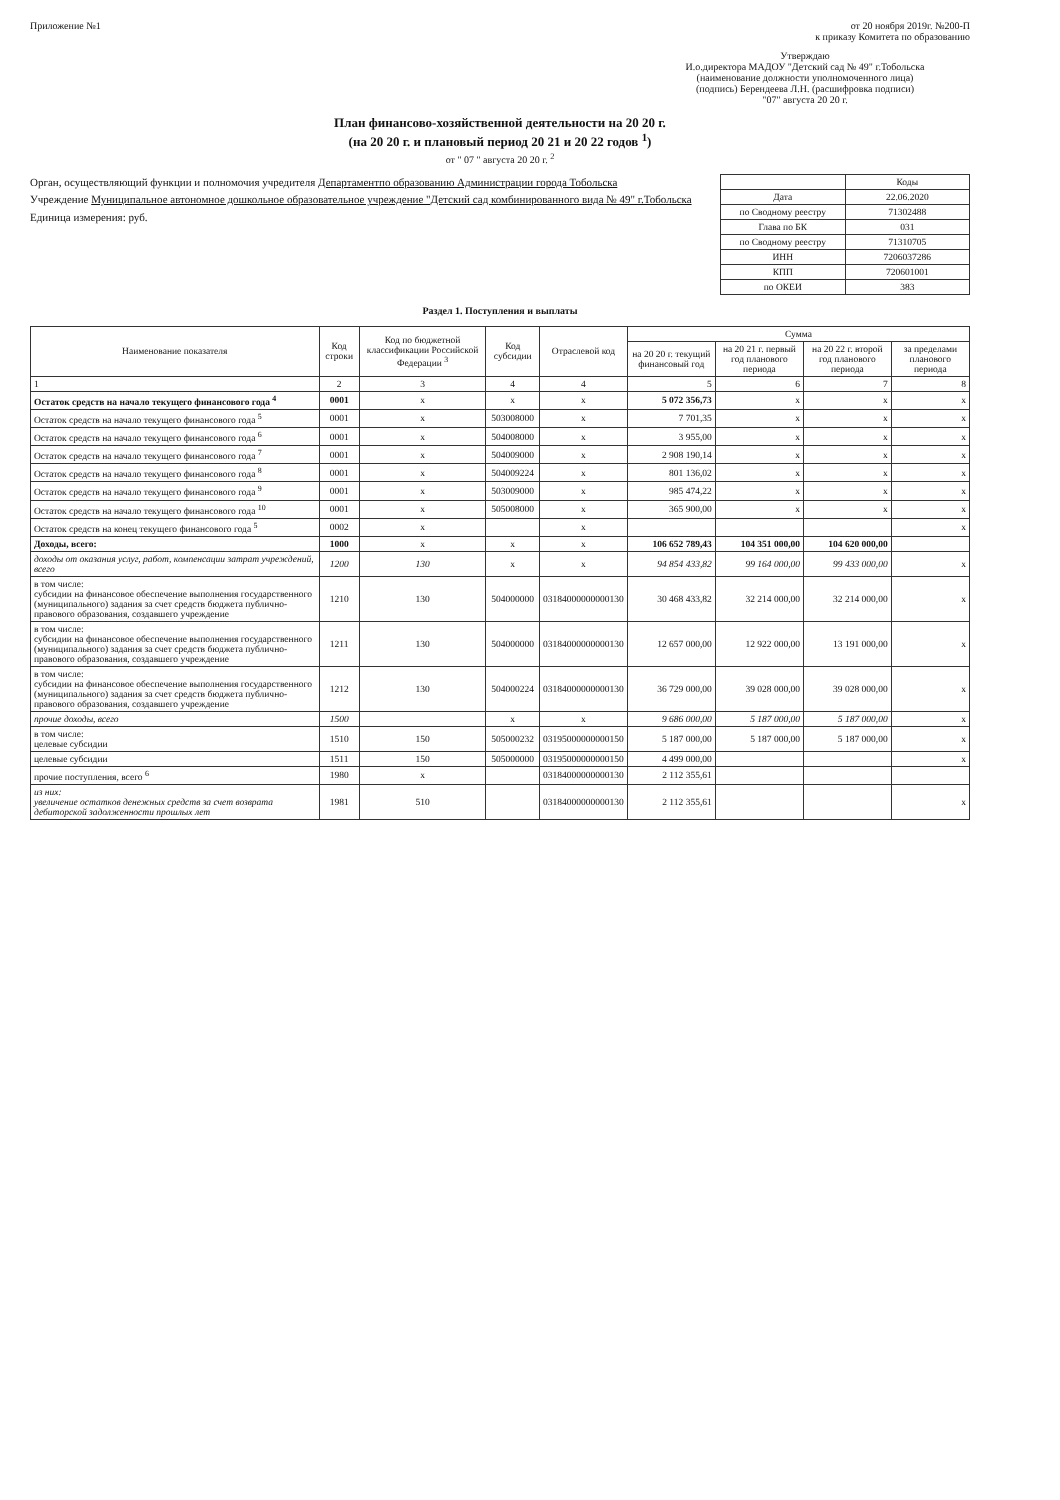Приложение №1 от 20 ноября 2019г. №200-П
к приказу Комитета по образованию
Утверждаю
И.о.директора МАДОУ "Детский сад № 49" г.Тобольска
(наименование должности уполномоченного лица)
(подпись) Берендеева Л.Н. (расшифровка подписи)
"07" августа 20 20 г.
План финансово-хозяйственной деятельности на 20 20 г.
(на 20 20 г. и плановый период 20 21 и 20 22 годов <sup>1</sup>)
от " 07 " августа 20 20 г. <sup>2</sup>
Орган, осуществляющий функции и полномочия учредителя Департаментпо образованию Администрации города Тобольска
Учреждение Муниципальное автономное дошкольное образовательное учреждение "Детский сад комбинированного вида № 49" г.Тобольска
Единица измерения: руб.
| | Коды |
| Дата | 22.06.2020 |
| по Сводному реестру | 71302488 |
| Глава по БК | 031 |
| по Сводному реестру | 71310705 |
| ИНН | 7206037286 |
| КПП | 720601001 |
| по ОКЕИ | 383 |
Раздел 1. Поступления и выплаты
| Наименование показателя | Код строки | Код по бюджетной классификации Российской Федерации <sup>3</sup> | Код субсидии | Отраслевой код | Сумма | | | |
| --- | --- | --- | --- | --- | --- | --- | --- | --- |
| | | | | | на 20 20 г. текущий финансовый год | на 20 21 г. первый год планового периода | на 20 22 г. второй год планового периода | за пределами планового периода |
| 1 | 2 | 3 | 4 | 4 | 5 | 6 | 7 | 8 |
| Остаток средств на начало текущего финансового года <sup>4</sup> | 0001 | x | x | x | 5 072 356,73 | x | x | x |
| Остаток средств на начало текущего финансового года <sup>5</sup> | 0001 | x | 503008000 | x | 7 701,35 | x | x | x |
| Остаток средств на начало текущего финансового года <sup>6</sup> | 0001 | x | 504008000 | x | 3 955,00 | x | x | x |
| Остаток средств на начало текущего финансового года <sup>7</sup> | 0001 | x | 504009000 | x | 2 908 190,14 | x | x | x |
| Остаток средств на начало текущего финансового года <sup>8</sup> | 0001 | x | 504009224 | x | 801 136,02 | x | x | x |
| Остаток средств на начало текущего финансового года <sup>9</sup> | 0001 | x | 503009000 | x | 985 474,22 | x | x | x |
| Остаток средств на начало текущего финансового года <sup>10</sup> | 0001 | x | 505008000 | x | 365 900,00 | x | x | x |
| Остаток средств на конец текущего финансового года <sup>5</sup> | 0002 | x | | x | | | | x |
| Доходы, всего: | 1000 | x | x | x | 106 652 789,43 | 104 351 000,00 | 104 620 000,00 | |
| доходы от оказания услуг, работ, компенсации затрат учреждений, всего | 1200 | 130 | x | x | 94 854 433,82 | 99 164 000,00 | 99 433 000,00 | x |
| в том числе: субсидии на финансовое обеспечение выполнения государственного (муниципального) задания за счет средств бюджета публично-правового образования, создавшего учреждение | 1210 | 130 | 504000000 | 03184000000000130 | 30 468 433,82 | 32 214 000,00 | 32 214 000,00 | x |
| в том числе: субсидии на финансовое обеспечение выполнения государственного (муниципального) задания за счет средств бюджета публично-правового образования, создавшего учреждение | 1211 | 130 | 504000000 | 03184000000000130 | 12 657 000,00 | 12 922 000,00 | 13 191 000,00 | x |
| в том числе: субсидии на финансовое обеспечение выполнения государственного (муниципального) задания за счет средств бюджета публично-правового образования, создавшего учреждение | 1212 | 130 | 504000224 | 03184000000000130 | 36 729 000,00 | 39 028 000,00 | 39 028 000,00 | x |
| прочие доходы, всего | 1500 | | x | x | 9 686 000,00 | 5 187 000,00 | 5 187 000,00 | x |
| в том числе: целевые субсидии | 1510 | 150 | 505000232 | 03195000000000150 | 5 187 000,00 | 5 187 000,00 | 5 187 000,00 | x |
| целевые субсидии | 1511 | 150 | 505000000 | 03195000000000150 | 4 499 000,00 | | | x |
| прочие поступления, всего <sup>6</sup> | 1980 | x | | 03184000000000130 | 2 112 355,61 | | | |
| из них: увеличение остатков денежных средств за счет возврата дебиторской задолженности прошлых лет | 1981 | 510 | | 03184000000000130 | 2 112 355,61 | | | x |